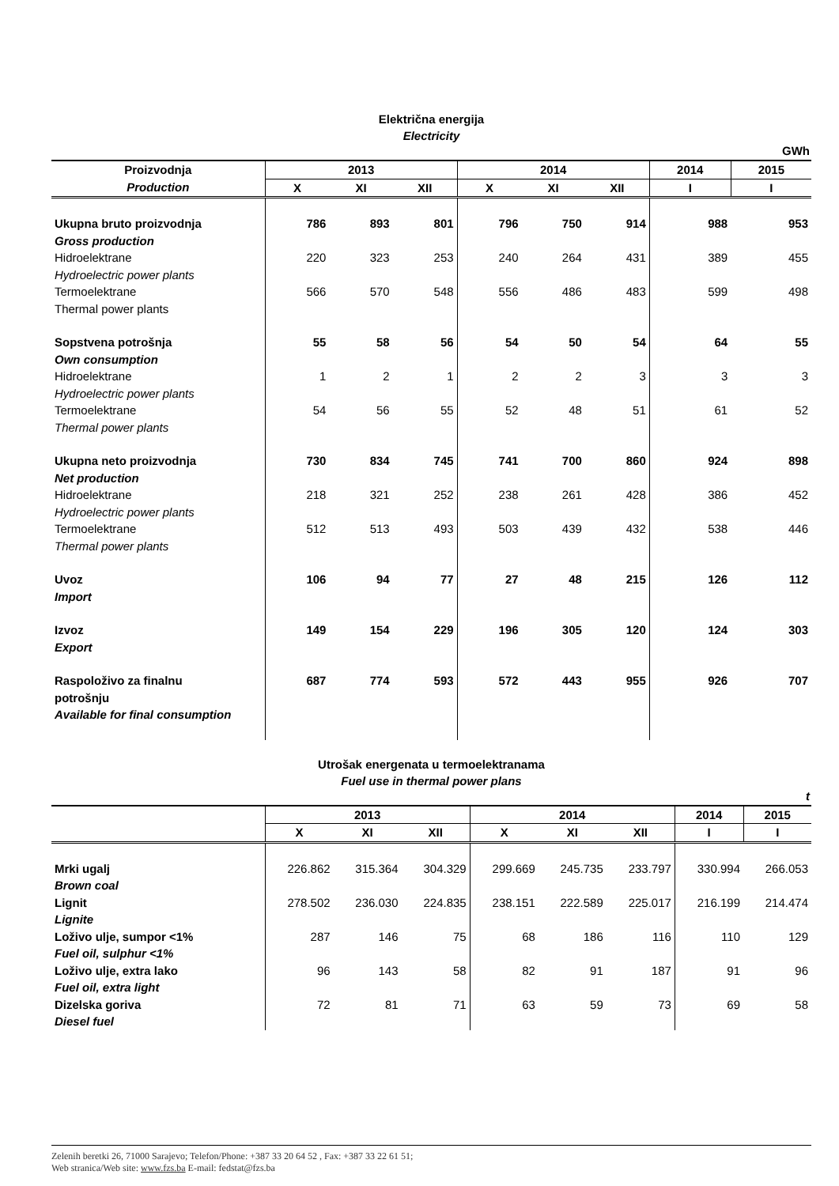Električna energija
Electricity
GWh
| Proizvodnja | 2013 | | | 2014 | | | 2014 | 2015 |
| --- | --- | --- | --- | --- | --- | --- | --- | --- |
| Production | X | XI | XII | X | XI | XII | I | I |
| Ukupna bruto proizvodnja | 786 | 893 | 801 | 796 | 750 | 914 | 988 | 953 |
| Gross production | | | | | | | | |
| Hidroelektrane | 220 | 323 | 253 | 240 | 264 | 431 | 389 | 455 |
| Hydroelectric power plants | | | | | | | | |
| Termoelektrane | 566 | 570 | 548 | 556 | 486 | 483 | 599 | 498 |
| Thermal power plants | | | | | | | | |
| Sopstvena potrošnja | 55 | 58 | 56 | 54 | 50 | 54 | 64 | 55 |
| Own consumption | | | | | | | | |
| Hidroelektrane | 1 | 2 | 1 | 2 | 2 | 3 | 3 | 3 |
| Hydroelectric power plants | | | | | | | | |
| Termoelektrane | 54 | 56 | 55 | 52 | 48 | 51 | 61 | 52 |
| Thermal power plants | | | | | | | | |
| Ukupna neto proizvodnja | 730 | 834 | 745 | 741 | 700 | 860 | 924 | 898 |
| Net production | | | | | | | | |
| Hidroelektrane | 218 | 321 | 252 | 238 | 261 | 428 | 386 | 452 |
| Hydroelectric power plants | | | | | | | | |
| Termoelektrane | 512 | 513 | 493 | 503 | 439 | 432 | 538 | 446 |
| Thermal power plants | | | | | | | | |
| Uvoz | 106 | 94 | 77 | 27 | 48 | 215 | 126 | 112 |
| Import | | | | | | | | |
| Izvoz | 149 | 154 | 229 | 196 | 305 | 120 | 124 | 303 |
| Export | | | | | | | | |
| Raspoloživo za finalnu potrošnju | 687 | 774 | 593 | 572 | 443 | 955 | 926 | 707 |
| Available for final consumption | | | | | | | | |
Utrošak energenata u termoelektranama
Fuel use in thermal power plans
t
| | 2013 | | | 2014 | | | 2014 | 2015 |
| --- | --- | --- | --- | --- | --- | --- | --- | --- |
| | X | XI | XII | X | XI | XII | I | I |
| Mrki ugalj | 226.862 | 315.364 | 304.329 | 299.669 | 245.735 | 233.797 | 330.994 | 266.053 |
| Brown coal | | | | | | | | |
| Lignit | 278.502 | 236.030 | 224.835 | 238.151 | 222.589 | 225.017 | 216.199 | 214.474 |
| Lignite | | | | | | | | |
| Loživo ulje, sumpor <1% | 287 | 146 | 75 | 68 | 186 | 116 | 110 | 129 |
| Fuel oil, sulphur <1% | | | | | | | | |
| Loživo ulje, extra lako | 96 | 143 | 58 | 82 | 91 | 187 | 91 | 96 |
| Fuel oil, extra light | | | | | | | | |
| Dizelska goriva | 72 | 81 | 71 | 63 | 59 | 73 | 69 | 58 |
| Diesel fuel | | | | | | | | |
Zelenih beretki 26, 71000 Sarajevo; Telefon/Phone: +387 33 20 64 52 , Fax: +387 33 22 61 51;
Web stranica/Web site: www.fzs.ba E-mail: fedstat@fzs.ba